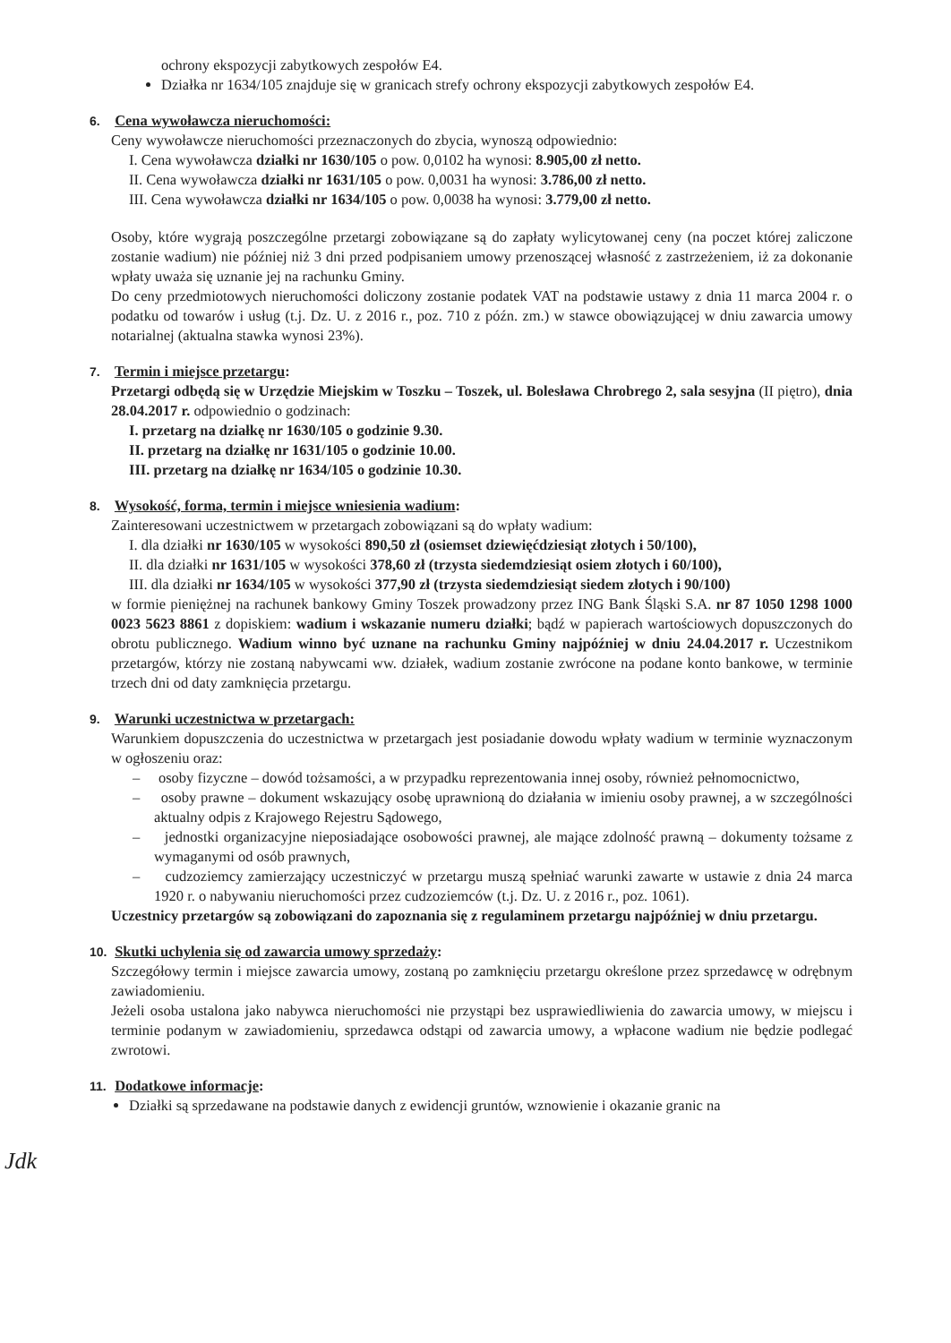ochrony ekspozycji zabytkowych zespołów E4.
Działka nr 1634/105 znajduje się w granicach strefy ochrony ekspozycji zabytkowych zespołów E4.
6. Cena wywoławcza nieruchomości:
Ceny wywoławcze nieruchomości przeznaczonych do zbycia, wynoszą odpowiednio:
I. Cena wywoławcza działki nr 1630/105 o pow. 0,0102 ha wynosi: 8.905,00 zł netto.
II. Cena wywoławcza działki nr 1631/105 o pow. 0,0031 ha wynosi: 3.786,00 zł netto.
III. Cena wywoławcza działki nr 1634/105 o pow. 0,0038 ha wynosi: 3.779,00 zł netto.
Osoby, które wygrają poszczególne przetargi zobowiązane są do zapłaty wylicytowanej ceny (na poczet której zaliczone zostanie wadium) nie później niż 3 dni przed podpisaniem umowy przenoszącej własność z zastrzeżeniem, iż za dokonanie wpłaty uważa się uznanie jej na rachunku Gminy.
Do ceny przedmiotowych nieruchomości doliczony zostanie podatek VAT na podstawie ustawy z dnia 11 marca 2004 r. o podatku od towarów i usług (t.j. Dz. U. z 2016 r., poz. 710 z późn. zm.) w stawce obowiązującej w dniu zawarcia umowy notarialnej (aktualna stawka wynosi 23%).
7. Termin i miejsce przetargu:
Przetargi odbędą się w Urzędzie Miejskim w Toszku – Toszek, ul. Bolesława Chrobrego 2, sala sesyjna (II piętro), dnia 28.04.2017 r. odpowiednio o godzinach:
I. przetarg na działkę nr 1630/105 o godzinie 9.30.
II. przetarg na działkę nr 1631/105 o godzinie 10.00.
III. przetarg na działkę nr 1634/105 o godzinie 10.30.
8. Wysokość, forma, termin i miejsce wniesienia wadium:
Zainteresowani uczestnictwem w przetargach zobowiązani są do wpłaty wadium:
I. dla działki nr 1630/105 w wysokości 890,50 zł (osiemset dziewięćdziesiąt złotych i 50/100),
II. dla działki nr 1631/105 w wysokości 378,60 zł (trzysta siedemdziesiąt osiem złotych i 60/100),
III. dla działki nr 1634/105 w wysokości 377,90 zł (trzysta siedemdziesiąt siedem złotych i 90/100)
w formie pieniężnej na rachunek bankowy Gminy Toszek prowadzony przez ING Bank Śląski S.A. nr 87 1050 1298 1000 0023 5623 8861 z dopiskiem: wadium i wskazanie numeru działki; bądź w papierach wartościowych dopuszczonych do obrotu publicznego. Wadium winno być uznane na rachunku Gminy najpóźniej w dniu 24.04.2017 r. Uczestnikom przetargów, którzy nie zostaną nabywcami ww. działek, wadium zostanie zwrócone na podane konto bankowe, w terminie trzech dni od daty zamknięcia przetargu.
9. Warunki uczestnictwa w przetargach:
Warunkiem dopuszczenia do uczestnictwa w przetargach jest posiadanie dowodu wpłaty wadium w terminie wyznaczonym w ogłoszeniu oraz:
– osoby fizyczne – dowód tożsamości, a w przypadku reprezentowania innej osoby, również pełnomocnictwo,
– osoby prawne – dokument wskazujący osobę uprawnioną do działania w imieniu osoby prawnej, a w szczególności aktualny odpis z Krajowego Rejestru Sądowego,
– jednostki organizacyjne nieposiadające osobowości prawnej, ale mające zdolność prawną – dokumenty tożsame z wymaganymi od osób prawnych,
– cudzoziemcy zamierzający uczestniczyć w przetargu muszą spełniać warunki zawarte w ustawie z dnia 24 marca 1920 r. o nabywaniu nieruchomości przez cudzoziemców (t.j. Dz. U. z 2016 r., poz. 1061).
Uczestnicy przetargów są zobowiązani do zapoznania się z regulaminem przetargu najpóźniej w dniu przetargu.
10. Skutki uchylenia się od zawarcia umowy sprzedaży:
Szczegółowy termin i miejsce zawarcia umowy, zostaną po zamknięciu przetargu określone przez sprzedawcę w odrębnym zawiadomieniu.
Jeżeli osoba ustalona jako nabywca nieruchomości nie przystąpi bez usprawiedliwienia do zawarcia umowy, w miejscu i terminie podanym w zawiadomieniu, sprzedawca odstąpi od zawarcia umowy, a wpłacone wadium nie będzie podlegać zwrotowi.
11. Dodatkowe informacje:
Działki są sprzedawane na podstawie danych z ewidencji gruntów, wznowienie i okazanie granic na
Jdk